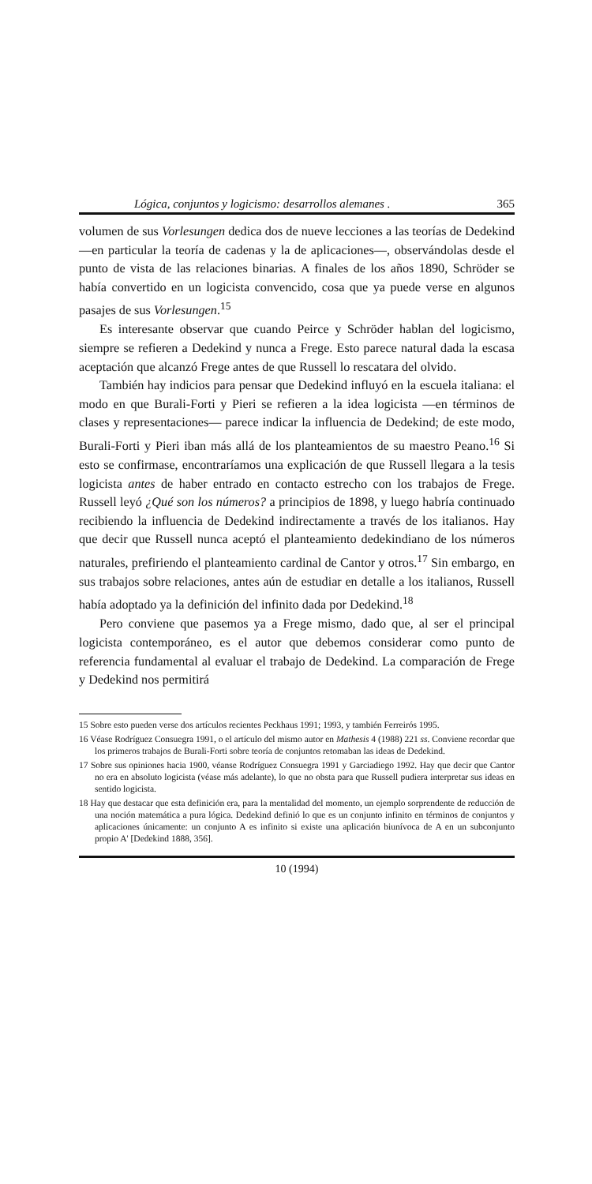Lógica, conjuntos y logicismo: desarrollos alemanes . 365
volumen de sus Vorlesungen dedica dos de nueve lecciones a las teorías de Dedekind —en particular la teoría de cadenas y la de aplicaciones—, observándolas desde el punto de vista de las relaciones binarias. A finales de los años 1890, Schröder se había convertido en un logicista convencido, cosa que ya puede verse en algunos pasajes de sus Vorlesungen.<sup>15</sup>
Es interesante observar que cuando Peirce y Schröder hablan del logicismo, siempre se refieren a Dedekind y nunca a Frege. Esto parece natural dada la escasa aceptación que alcanzó Frege antes de que Russell lo rescatara del olvido.
También hay indicios para pensar que Dedekind influyó en la escuela italiana: el modo en que Burali-Forti y Pieri se refieren a la idea logicista —en términos de clases y representaciones— parece indicar la influencia de Dedekind; de este modo, Burali-Forti y Pieri iban más allá de los planteamientos de su maestro Peano.<sup>16</sup> Si esto se confirmase, encontraríamos una explicación de que Russell llegara a la tesis logicista antes de haber entrado en contacto estrecho con los trabajos de Frege. Russell leyó ¿Qué son los números? a principios de 1898, y luego habría continuado recibiendo la influencia de Dedekind indirectamente a través de los italianos. Hay que decir que Russell nunca aceptó el planteamiento dedekindiano de los números naturales, prefiriendo el planteamiento cardinal de Cantor y otros.<sup>17</sup> Sin embargo, en sus trabajos sobre relaciones, antes aún de estudiar en detalle a los italianos, Russell había adoptado ya la definición del infinito dada por Dedekind.<sup>18</sup>
Pero conviene que pasemos ya a Frege mismo, dado que, al ser el principal logicista contemporáneo, es el autor que debemos considerar como punto de referencia fundamental al evaluar el trabajo de Dedekind. La comparación de Frege y Dedekind nos permitirá
15 Sobre esto pueden verse dos artículos recientes Peckhaus 1991; 1993, y también Ferreirós 1995.
16 Véase Rodríguez Consuegra 1991, o el artículo del mismo autor en Mathesis 4 (1988) 221 ss. Conviene recordar que los primeros trabajos de Burali-Forti sobre teoría de conjuntos retomaban las ideas de Dedekind.
17 Sobre sus opiniones hacia 1900, véanse Rodríguez Consuegra 1991 y Garciadiego 1992. Hay que decir que Cantor no era en absoluto logicista (véase más adelante), lo que no obsta para que Russell pudiera interpretar sus ideas en sentido logicista.
18 Hay que destacar que esta definición era, para la mentalidad del momento, un ejemplo sorprendente de reducción de una noción matemática a pura lógica. Dedekind definió lo que es un conjunto infinito en términos de conjuntos y aplicaciones únicamente: un conjunto A es infinito si existe una aplicación biunívoca de A en un subconjunto propio A' [Dedekind 1888, 356].
10 (1994)